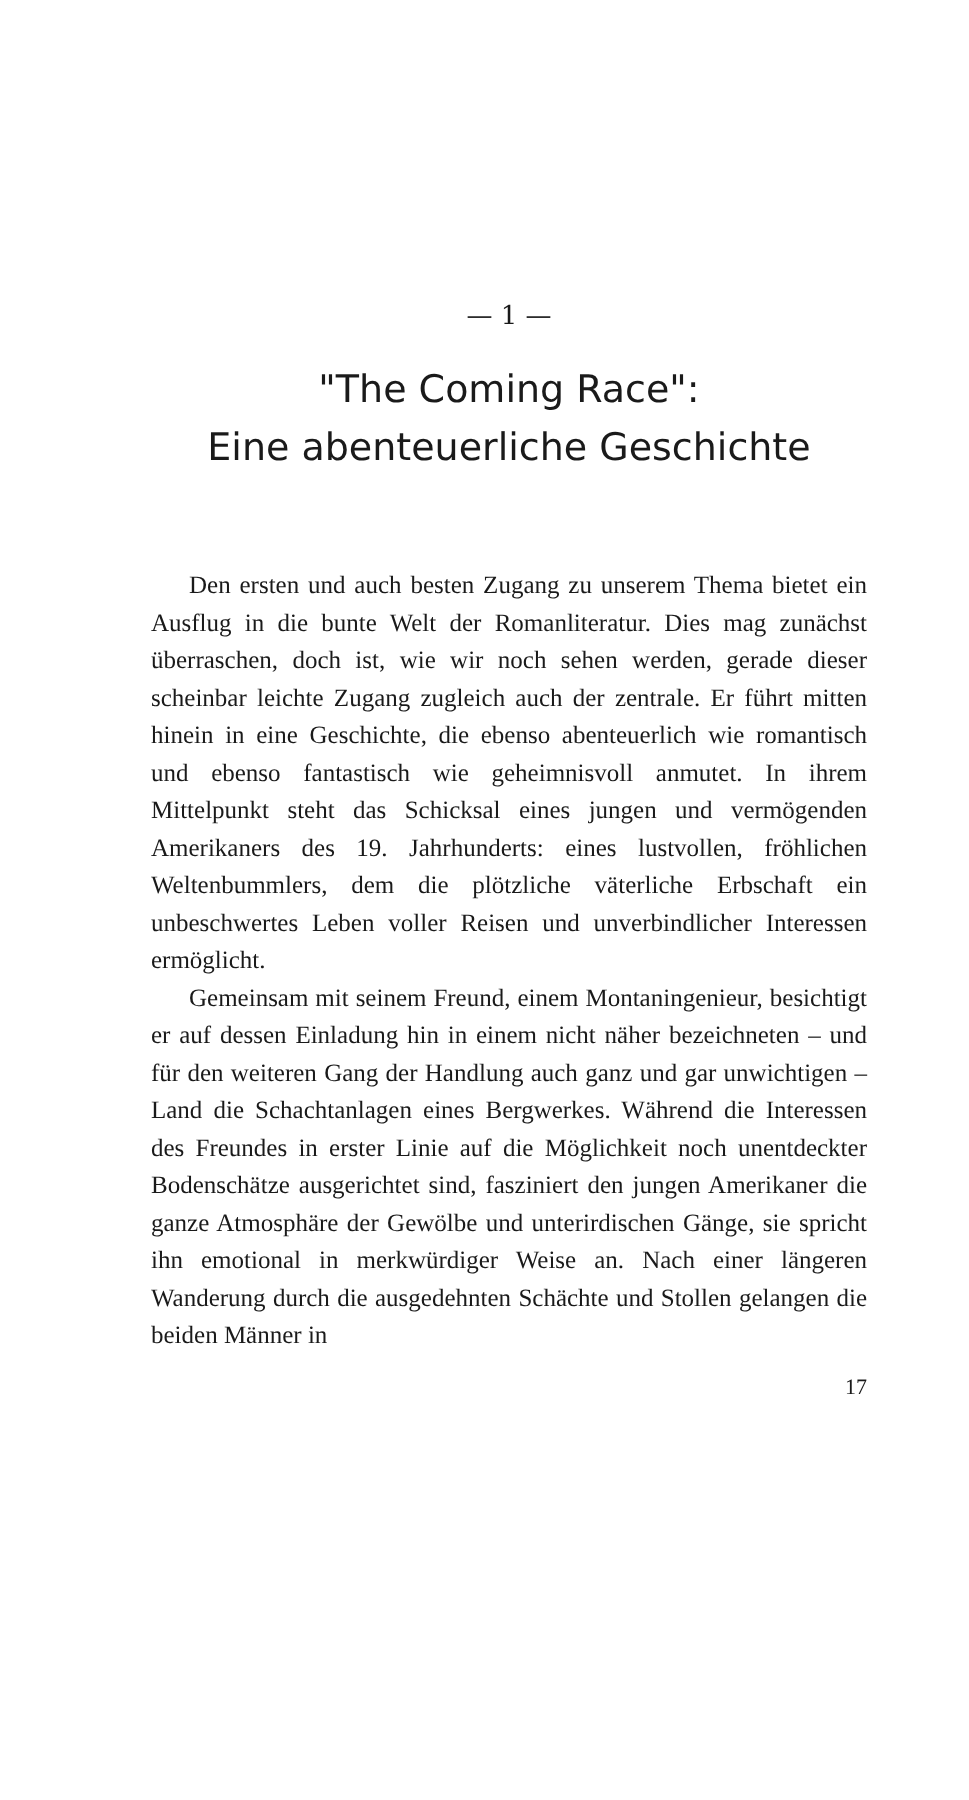— 1 —
"The Coming Race":
Eine abenteuerliche Geschichte
Den ersten und auch besten Zugang zu unserem Thema bietet ein Ausflug in die bunte Welt der Romanliteratur. Dies mag zunächst überraschen, doch ist, wie wir noch sehen werden, gerade dieser scheinbar leichte Zugang zugleich auch der zentrale. Er führt mitten hinein in eine Geschichte, die ebenso abenteuerlich wie romantisch und ebenso fantastisch wie geheimnisvoll anmutet. In ihrem Mittelpunkt steht das Schicksal eines jungen und vermögenden Amerikaners des 19. Jahrhunderts: eines lustvollen, fröhlichen Weltenbummlers, dem die plötzliche väterliche Erbschaft ein unbeschwertes Leben voller Reisen und unverbindlicher Interessen ermöglicht.
Gemeinsam mit seinem Freund, einem Montaningenieur, besichtigt er auf dessen Einladung hin in einem nicht näher bezeichneten – und für den weiteren Gang der Handlung auch ganz und gar unwichtigen – Land die Schachtanlagen eines Bergwerkes. Während die Interessen des Freundes in erster Linie auf die Möglichkeit noch unentdeckter Bodenschätze ausgerichtet sind, fasziniert den jungen Amerikaner die ganze Atmosphäre der Gewölbe und unterirdischen Gänge, sie spricht ihn emotional in merkwürdiger Weise an. Nach einer längeren Wanderung durch die ausgedehnten Schächte und Stollen gelangen die beiden Männer in
17